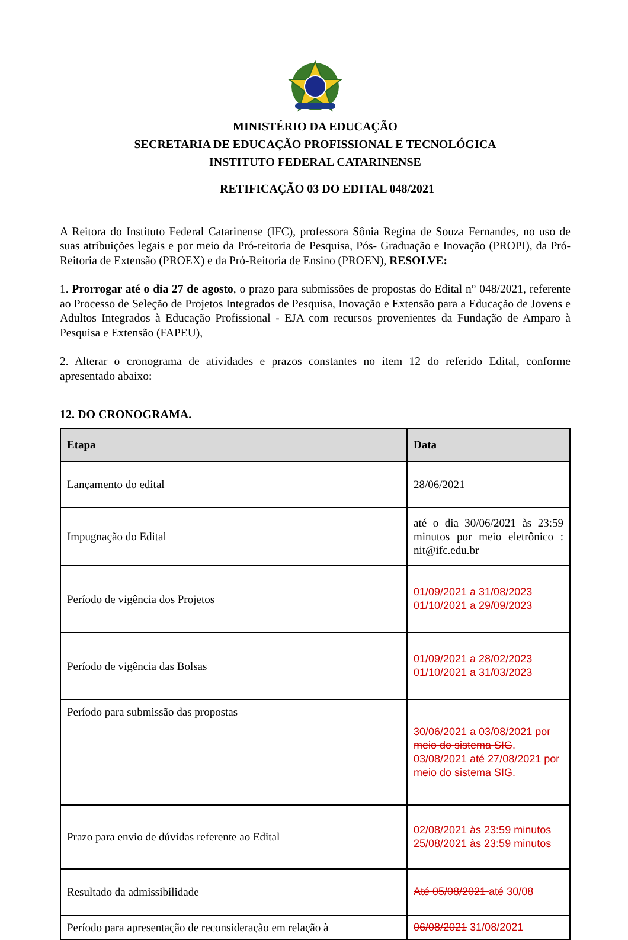MINISTÉRIO DA EDUCAÇÃO
SECRETARIA DE EDUCAÇÃO PROFISSIONAL E TECNOLÓGICA
INSTITUTO FEDERAL CATARINENSE
RETIFICAÇÃO 03 DO EDITAL 048/2021
A Reitora do Instituto Federal Catarinense (IFC), professora Sônia Regina de Souza Fernandes, no uso de suas atribuições legais e por meio da Pró-reitoria de Pesquisa, Pós- Graduação e Inovação (PROPI), da Pró-Reitoria de Extensão (PROEX) e da Pró-Reitoria de Ensino (PROEN), RESOLVE:
1. Prorrogar até o dia 27 de agosto, o prazo para submissões de propostas do Edital n° 048/2021, referente ao Processo de Seleção de Projetos Integrados de Pesquisa, Inovação e Extensão para a Educação de Jovens e Adultos Integrados à Educação Profissional - EJA com recursos provenientes da Fundação de Amparo à Pesquisa e Extensão (FAPEU),
2. Alterar o cronograma de atividades e prazos constantes no item 12 do referido Edital, conforme apresentado abaixo:
12. DO CRONOGRAMA.
| Etapa | Data |
| --- | --- |
| Lançamento do edital | 28/06/2021 |
| Impugnação do Edital | até o dia 30/06/2021 às 23:59 minutos por meio eletrônico : nit@ifc.edu.br |
| Período de vigência dos Projetos | 01/09/2021 a 31/08/2023 01/10/2021 a 29/09/2023 |
| Período de vigência das Bolsas | 01/09/2021 a 28/02/2023 01/10/2021 a 31/03/2023 |
| Período para submissão das propostas | 30/06/2021 a 03/08/2021 por meio do sistema SIG . 03/08/2021 até 27/08/2021 por meio do sistema SIG. |
| Prazo para envio de dúvidas referente ao Edital | 02/08/2021 às 23:59 minutos 25/08/2021 às 23:59 minutos |
| Resultado da admissibilidade | Até 05/08/2021 até 30/08 |
| Período para apresentação de reconsideração em relação à | 06/08/2021 31/08/2021 |